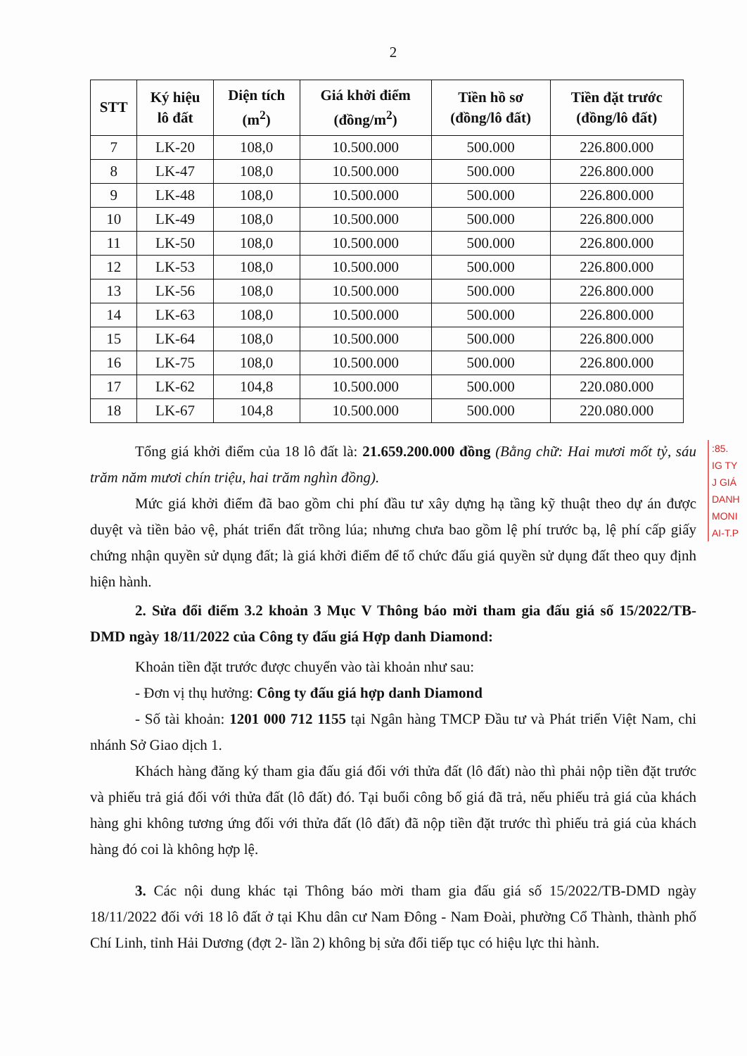2
| STT | Ký hiệu lô đất | Diện tích (m<sup>2</sup>) | Giá khởi điểm (đồng/m<sup>2</sup>) | Tiền hồ sơ (đồng/lô đất) | Tiền đặt trước (đồng/lô đất) |
| --- | --- | --- | --- | --- | --- |
| 7 | LK-20 | 108,0 | 10.500.000 | 500.000 | 226.800.000 |
| 8 | LK-47 | 108,0 | 10.500.000 | 500.000 | 226.800.000 |
| 9 | LK-48 | 108,0 | 10.500.000 | 500.000 | 226.800.000 |
| 10 | LK-49 | 108,0 | 10.500.000 | 500.000 | 226.800.000 |
| 11 | LK-50 | 108,0 | 10.500.000 | 500.000 | 226.800.000 |
| 12 | LK-53 | 108,0 | 10.500.000 | 500.000 | 226.800.000 |
| 13 | LK-56 | 108,0 | 10.500.000 | 500.000 | 226.800.000 |
| 14 | LK-63 | 108,0 | 10.500.000 | 500.000 | 226.800.000 |
| 15 | LK-64 | 108,0 | 10.500.000 | 500.000 | 226.800.000 |
| 16 | LK-75 | 108,0 | 10.500.000 | 500.000 | 226.800.000 |
| 17 | LK-62 | 104,8 | 10.500.000 | 500.000 | 220.080.000 |
| 18 | LK-67 | 104,8 | 10.500.000 | 500.000 | 220.080.000 |
Tổng giá khởi điểm của 18 lô đất là: 21.659.200.000 đồng (Bằng chữ: Hai mươi mốt tỷ, sáu trăm năm mươi chín triệu, hai trăm nghìn đồng).
Mức giá khởi điểm đã bao gồm chi phí đầu tư xây dựng hạ tầng kỹ thuật theo dự án được duyệt và tiền bảo vệ, phát triển đất trồng lúa; nhưng chưa bao gồm lệ phí trước bạ, lệ phí cấp giấy chứng nhận quyền sử dụng đất; là giá khởi điểm để tổ chức đấu giá quyền sử dụng đất theo quy định hiện hành.
2. Sửa đổi điểm 3.2 khoản 3 Mục V Thông báo mời tham gia đấu giá số 15/2022/TB-DMD ngày 18/11/2022 của Công ty đấu giá Hợp danh Diamond:
Khoản tiền đặt trước được chuyển vào tài khoản như sau:
- Đơn vị thụ hưởng: Công ty đấu giá hợp danh Diamond
- Số tài khoản: 1201 000 712 1155 tại Ngân hàng TMCP Đầu tư và Phát triển Việt Nam, chi nhánh Sở Giao dịch 1.
Khách hàng đăng ký tham gia đấu giá đối với thửa đất (lô đất) nào thì phải nộp tiền đặt trước và phiếu trả giá đối với thửa đất (lô đất) đó. Tại buổi công bố giá đã trả, nếu phiếu trả giá của khách hàng ghi không tương ứng đối với thửa đất (lô đất) đã nộp tiền đặt trước thì phiếu trả giá của khách hàng đó coi là không hợp lệ.
3. Các nội dung khác tại Thông báo mời tham gia đấu giá số 15/2022/TB-DMD ngày 18/11/2022 đối với 18 lô đất ở tại Khu dân cư Nam Đông - Nam Đoài, phường Cổ Thành, thành phố Chí Linh, tỉnh Hải Dương (đợt 2- lần 2) không bị sửa đổi tiếp tục có hiệu lực thi hành.
:85.
IG TY
J GIÁ
DANH
MONI
AI-T.P